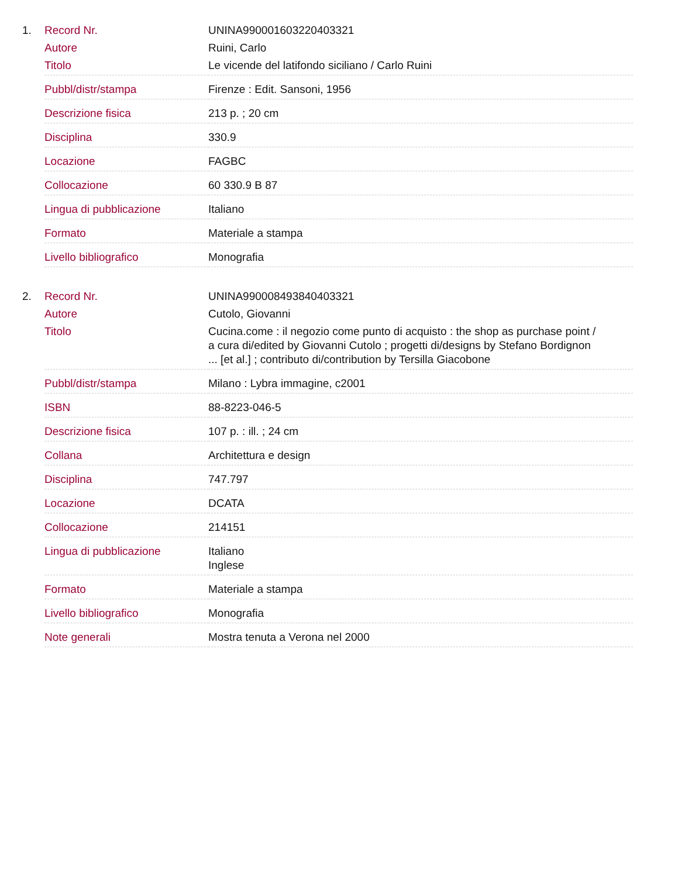| 1. | Record Nr. | UNINA990001603220403321 |
| | Autore | Ruini, Carlo |
| | Titolo | Le vicende del latifondo siciliano / Carlo Ruini |
| | Pubbl/distr/stampa | Firenze : Edit. Sansoni, 1956 |
| | Descrizione fisica | 213 p. ; 20 cm |
| | Disciplina | 330.9 |
| | Locazione | FAGBC |
| | Collocazione | 60 330.9 B 87 |
| | Lingua di pubblicazione | Italiano |
| | Formato | Materiale a stampa |
| | Livello bibliografico | Monografia |
| 2. | Record Nr. | UNINA990008493840403321 |
| | Autore | Cutolo, Giovanni |
| | Titolo | Cucina.come : il negozio come punto di acquisto : the shop as purchase point / a cura di/edited by Giovanni Cutolo ; progetti di/designs by Stefano Bordignon ... [et al.] ; contributo di/contribution by Tersilla Giacobone |
| | Pubbl/distr/stampa | Milano : Lybra immagine, c2001 |
| | ISBN | 88-8223-046-5 |
| | Descrizione fisica | 107 p. : ill. ; 24 cm |
| | Collana | Architettura e design |
| | Disciplina | 747.797 |
| | Locazione | DCATA |
| | Collocazione | 214151 |
| | Lingua di pubblicazione | Italiano Inglese |
| | Formato | Materiale a stampa |
| | Livello bibliografico | Monografia |
| | Note generali | Mostra tenuta a Verona nel 2000 |